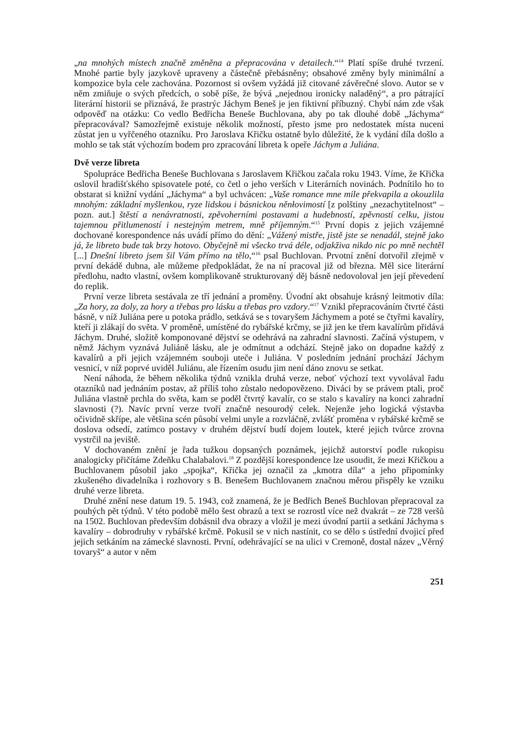„na mnohých místech značně změněna a přepracována v detailech.“<sup>14</sup> Platí spíše druhé tvrzení. Mnohé partie byly jazykově upraveny a částečně přebásněny; obsahové změny byly minimální a kompozice byla cele zachována. Pozornost si ovšem vyžádá již citované závěrečné slovo. Autor se v něm zmiňuje o svých předcích, o sobě píše, že bývá „nejednou ironicky naladěný“, a pro pátrající literární historii se přiznává, že prastrýc Jáchym Beneš je jen fiktivní příbuzný. Chybí nám zde však odpověď na otázku: Co vedlo Bedřicha Beneše Buchlovana, aby po tak dlouhé době „Jáchyma“ přepracovával? Samozřejmě existuje několik možností, přesto jsme pro nedostatek místa nuceni zůstat jen u vyřčeného otazníku. Pro Jaroslava Křičku ostatně bylo důležité, že k vydání díla došlo a mohlo se tak stát výchozím bodem pro zpracování libreta k opeře Jáchym a Juliána.
Dvě verze libreta
Spolupráce Bedřicha Beneše Buchlovana s Jaroslavem Křičkou začala roku 1943. Víme, že Křička oslovil hradišťského spisovatele poté, co četl o jeho verších v Literárních novinách. Podnítilo ho to obstarat si knižní vydání „Jáchyma“ a byl uchvácen: „Vaše romance mne mile překvapila a okouzlila mnohým: základní myšlenkou, ryze lidskou i básnickou něnłovimostí [z polštiny „nezachytitelnost“ – pozn. aut.] štěstí a nenávratnosti, zpěvoherními postavami a hudebností, zpěvností celku, jistou tajemnou přitlumeností i nestejným metrem, mně příjemným.“<sup>15</sup> První dopis z jejich vzájemné dochované korespondence nás uvádí přímo do dění: „Vážený mistře, jistě jste se nenadál, stejně jako já, že libreto bude tak brzy hotovo. Obyčejně mi všecko trvá déle, odjakživa nikdo nic po mně nechtěl [...] Dnešní libreto jsem šil Vám přímo na tělo,“<sup>16</sup> psal Buchlovan. Prvotní znění dotvořil zřejmě v první dekádě dubna, ale můžeme předpokládat, že na ní pracoval již od března. Měl sice literární předlohu, nadto vlastní, ovšem komplikovaně strukturovaný děj básně nedovoloval jen její převedení do replik.
První verze libreta sestávala ze tří jednání a proměny. Úvodní akt obsahuje krásný leitmotiv díla: „Za hory, za doly, za hory a třebas pro lásku a třebas pro vzdory.“<sup>17</sup> Vznikl přepracováním čtvrté části básně, v níž Juliána pere u potoka prádlo, setkává se s tovaryšem Jáchymem a poté se čtyřmi kavalíry, kteří ji zlákají do světa. V proměně, umístěné do rybářské krčmy, se již jen ke třem kavalírům přidává Jáchym. Druhé, složitě komponované dějství se odehrává na zahradní slavnosti. Začíná výstupem, v němž Jáchym vyznává Juliáně lásku, ale je odmítnut a odchází. Stejně jako on dopadne každý z kavalírů a při jejich vzájemném souboji uteče i Juliána. V posledním jednání prochází Jáchym vesnicí, v níž poprvé uviděl Juliánu, ale řízením osudu jim není dáno znovu se setkat.
Není náhoda, že během několika týdnů vznikla druhá verze, neboť výchozí text vyvolával řadu otazníků nad jednáním postav, až příliš toho zůstalo nedopovězeno. Diváci by se právem ptali, proč Juliána vlastně prchla do světa, kam se poděl čtvrtý kavalír, co se stalo s kavalíry na konci zahradní slavnosti (?). Navíc první verze tvoří značně nesourodý celek. Nejenže jeho logická výstavba očividně skřípe, ale většina scén působí velmi unyle a rozvláčně, zvlášť proměna v rybářské krčmě se doslova odsedí, zatímco postavy v druhém dějství budí dojem loutek, které jejich tvůrce zrovna vystrčil na jeviště.
V dochovaném znění je řada tužkou dopsaných poznámek, jejichž autorství podle rukopisu analogicky přičítáme Zdeňku Chalabalovi.<sup>18</sup> Z pozdější korespondence lze usoudit, že mezi Křičkou a Buchlovanem působil jako „spojka“, Křička jej označil za „kmotra díla“ a jeho připomínky zkušeného divadelníka i rozhovory s B. Benešem Buchlovanem značnou měrou přispěly ke vzniku druhé verze libreta.
Druhé znění nese datum 19. 5. 1943, což znamená, že je Bedřich Beneš Buchlovan přepracoval za pouhých pět týdnů. V této podobě mělo šest obrazů a text se rozrostl více než dvakrát – ze 728 veršů na 1502. Buchlovan především dobásnil dva obrazy a vložil je mezi úvodní partii a setkání Jáchyma s kavalíry – dobrodruhy v rybářské krčmě. Pokusil se v nich nastínit, co se dělo s ústřední dvojicí před jejich setkáním na zámecké slavnosti. První, odehrávající se na ulici v Cremoně, dostal název „Věrný tovaryš“ a autor v něm
251